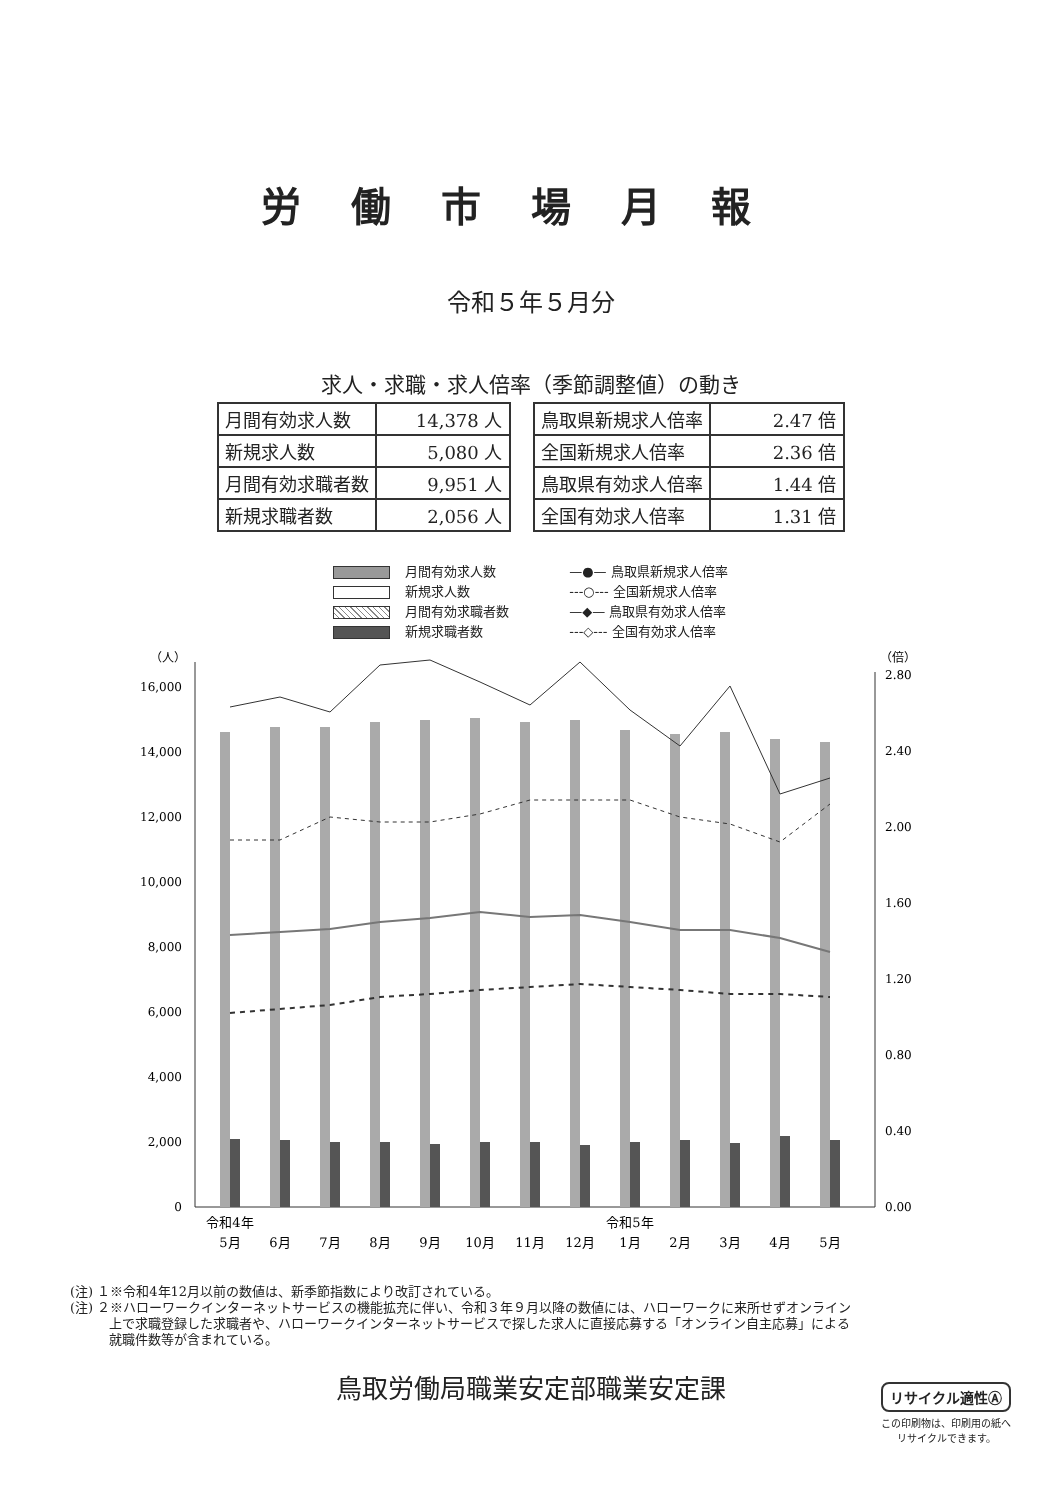労働市場月報
令和５年５月分
求人・求職・求人倍率（季節調整値）の動き
| 月間有効求人数 | 14,378 人 |
| 新規求人数 | 5,080 人 |
| 月間有効求職者数 | 9,951 人 |
| 新規求職者数 | 2,056 人 |
| 鳥取県新規求人倍率 | 2.47 倍 |
| 全国新規求人倍率 | 2.36 倍 |
| 鳥取県有効求人倍率 | 1.44 倍 |
| 全国有効求人倍率 | 1.31 倍 |
月間有効求人数
新規求人数
月間有効求職者数
新規求職者数
—●— 鳥取県新規求人倍率
---○--- 全国新規求人倍率
—◆— 鳥取県有効求人倍率
---◇--- 全国有効求人倍率
（人）
（倍）
0
2,000
4,000
6,000
8,000
10,000
12,000
14,000
16,000
0.00
0.40
0.80
1.20
1.60
2.00
2.40
2.80
令和4年
5月
6月
7月
8月
9月
10月
11月
12月
令和5年
1月
2月
3月
4月
5月
(注) １※令和4年12月以前の数値は、新季節指数により改訂されている。
(注) ２※ハローワークインターネットサービスの機能拡充に伴い、令和３年９月以降の数値には、ハローワークに来所せずオンライン
　　　上で求職登録した求職者や、ハローワークインターネットサービスで探した求人に直接応募する「オンライン自主応募」による
　　　就職件数等が含まれている。
鳥取労働局職業安定部職業安定課
リサイクル適性Ⓐ
この印刷物は、印刷用の紙へ
リサイクルできます。